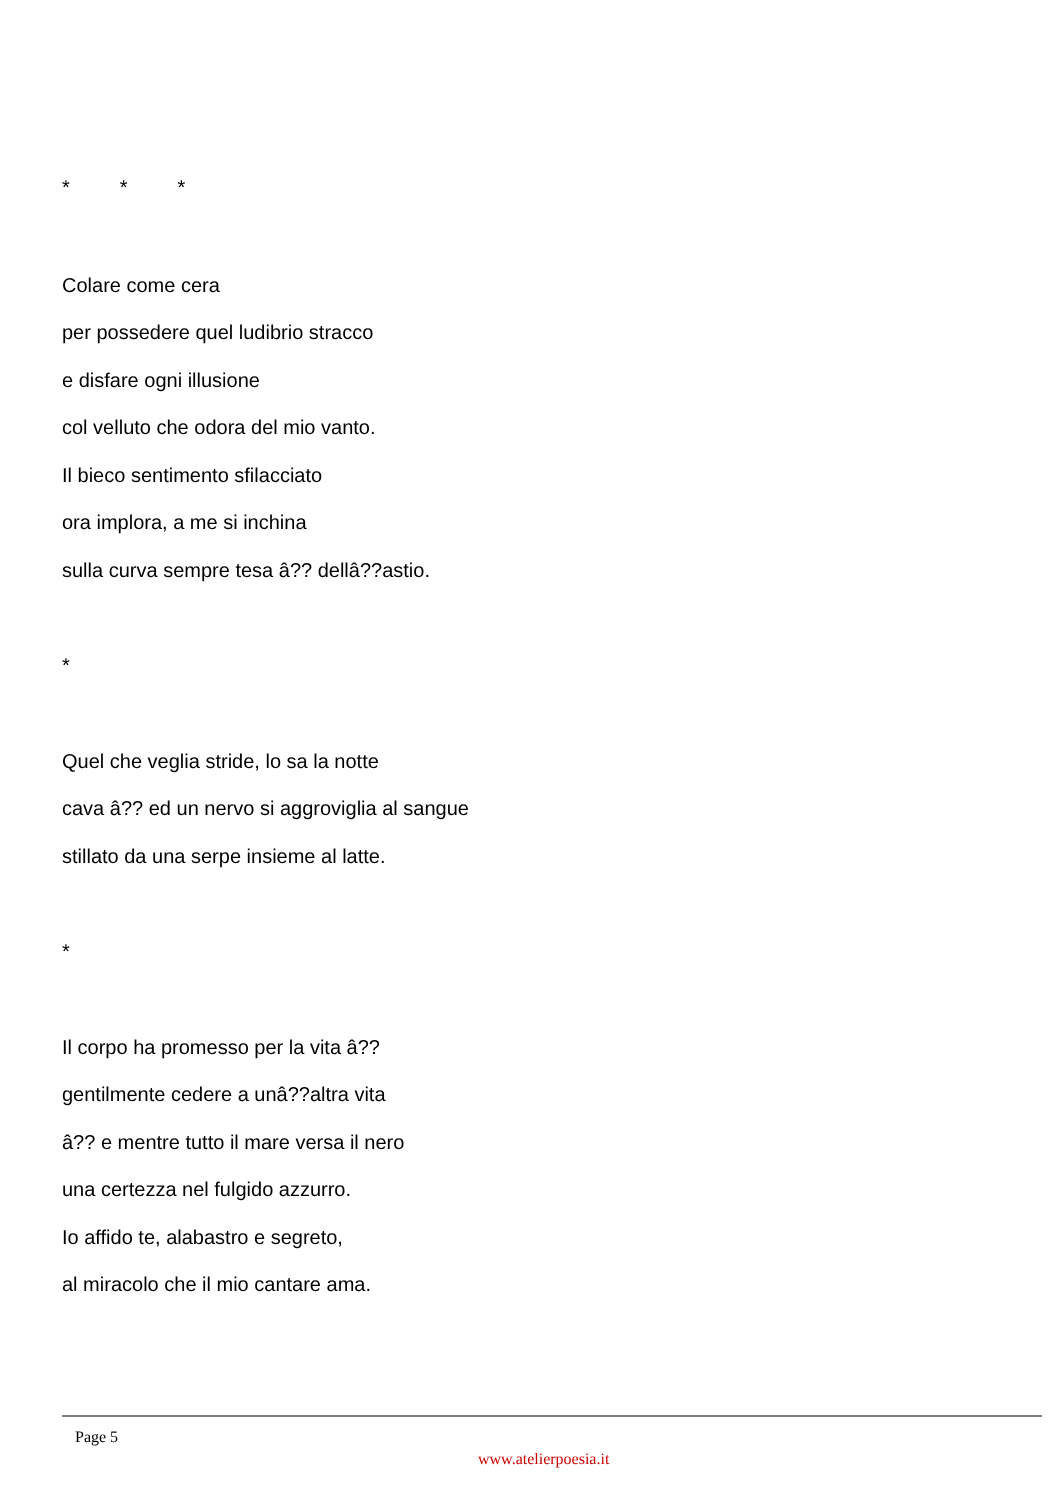* * *
Colare come cera
per possedere quel ludibrio stracco
e disfare ogni illusione
col velluto che odora del mio vanto.
Il bieco sentimento sfilacciato
ora implora, a me si inchina
sulla curva sempre tesa â?? dellâ??astio.
*
Quel che veglia stride, lo sa la notte
cava â?? ed un nervo si aggroviglia al sangue
stillato da una serpe insieme al latte.
*
Il corpo ha promesso per la vita â??
gentilmente cedere a unâ??altra vita
â?? e mentre tutto il mare versa il nero
una certezza nel fulgido azzurro.
Io affido te, alabastro e segreto,
al miracolo che il mio cantare ama.
Page 5
www.atelierpoesia.it